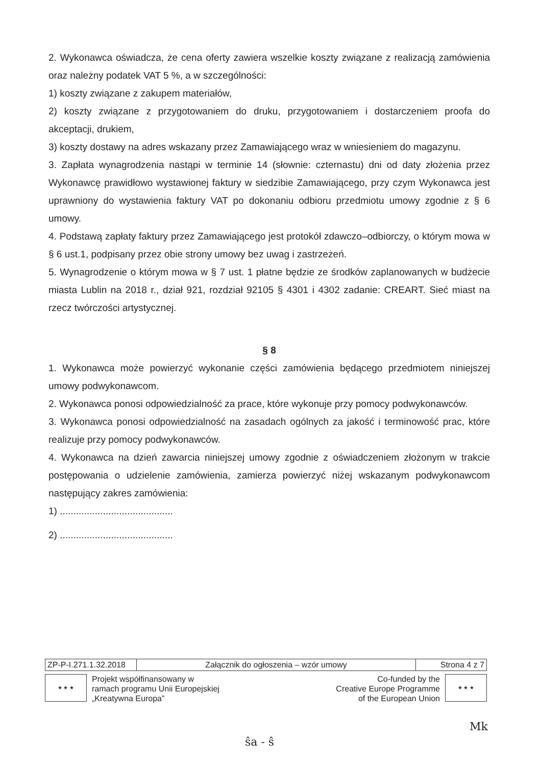2. Wykonawca oświadcza, że cena oferty zawiera wszelkie koszty związane z realizacją zamówienia oraz należny podatek VAT 5 %, a w szczególności:
1) koszty związane z zakupem materiałów,
2) koszty związane z przygotowaniem do druku, przygotowaniem i dostarczeniem proofa do akceptacji, drukiem,
3) koszty dostawy na adres wskazany przez Zamawiającego wraz w wniesieniem do magazynu.
3. Zapłata wynagrodzenia nastąpi w terminie 14 (słownie: czternastu) dni od daty złożenia przez Wykonawcę prawidłowo wystawionej faktury w siedzibie Zamawiającego, przy czym Wykonawca jest uprawniony do wystawienia faktury VAT po dokonaniu odbioru przedmiotu umowy zgodnie z § 6 umowy.
4. Podstawą zapłaty faktury przez Zamawiającego jest protokół zdawczo–odbiorczy, o którym mowa w § 6 ust.1, podpisany przez obie strony umowy bez uwag i zastrzeżeń.
5. Wynagrodzenie o którym mowa w § 7 ust. 1 płatne będzie ze środków zaplanowanych w budżecie miasta Lublin na 2018 r., dział 921, rozdział 92105 § 4301 i 4302 zadanie: CREART. Sieć miast na rzecz twórczości artystycznej.
§ 8
1. Wykonawca może powierzyć wykonanie części zamówienia będącego przedmiotem niniejszej umowy podwykonawcom.
2. Wykonawca ponosi odpowiedzialność za prace, które wykonuje przy pomocy podwykonawców.
3. Wykonawca ponosi odpowiedzialność na zasadach ogólnych za jakość i terminowość prac, które realizuje przy pomocy podwykonawców.
4. Wykonawca na dzień zawarcia niniejszej umowy zgodnie z oświadczeniem złożonym w trakcie postępowania o udzielenie zamówienia, zamierza powierzyć niżej wskazanym podwykonawcom następujący zakres zamówienia:
1) ..........................................
2) ..........................................
| ZP-P-I.271.1.32.2018 | Załącznik do ogłoszenia – wzór umowy | Strona 4 z 7 |
★ ★ ★
Projekt współfinansowany w
ramach programu Unii Europejskiej
„Kreatywna Europa”
Co-funded by the
Creative Europe Programme
of the European Union
★ ★ ★
Mk
ŝa - ŝ